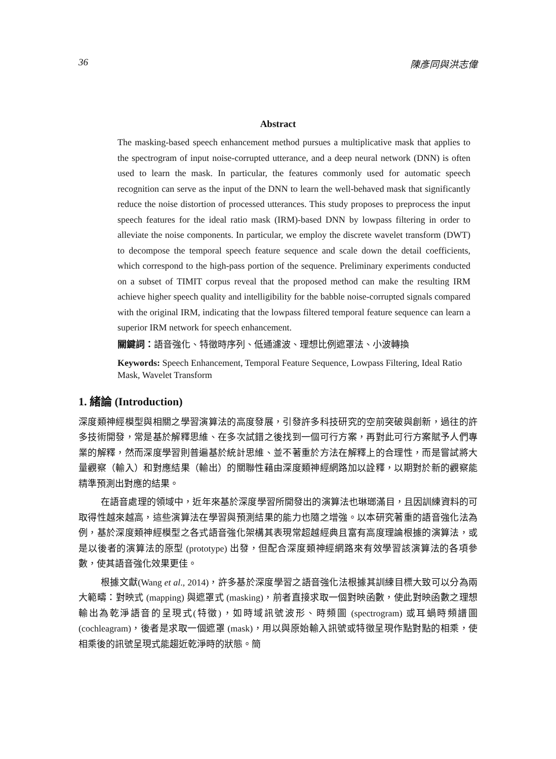36 陳彥同與洪志偉
Abstract
The masking-based speech enhancement method pursues a multiplicative mask that applies to the spectrogram of input noise-corrupted utterance, and a deep neural network (DNN) is often used to learn the mask. In particular, the features commonly used for automatic speech recognition can serve as the input of the DNN to learn the well-behaved mask that significantly reduce the noise distortion of processed utterances. This study proposes to preprocess the input speech features for the ideal ratio mask (IRM)-based DNN by lowpass filtering in order to alleviate the noise components. In particular, we employ the discrete wavelet transform (DWT) to decompose the temporal speech feature sequence and scale down the detail coefficients, which correspond to the high-pass portion of the sequence. Preliminary experiments conducted on a subset of TIMIT corpus reveal that the proposed method can make the resulting IRM achieve higher speech quality and intelligibility for the babble noise-corrupted signals compared with the original IRM, indicating that the lowpass filtered temporal feature sequence can learn a superior IRM network for speech enhancement.
關鍵詞：語音強化、特徵時序列、低通濾波、理想比例遮罩法、小波轉換
Keywords: Speech Enhancement, Temporal Feature Sequence, Lowpass Filtering, Ideal Ratio Mask, Wavelet Transform
1. 緒論 (Introduction)
深度類神經模型與相關之學習演算法的高度發展，引發許多科技研究的空前突破與創新，過往的許多技術開發，常是基於解釋思維、在多次試錯之後找到一個可行方案，再對此可行方案賦予人們專業的解釋，然而深度學習則普遍基於統計思維、並不著重於方法在解釋上的合理性，而是嘗試將大量觀察（輸入）和對應結果（輸出）的關聯性藉由深度類神經網路加以詮釋，以期對於新的觀察能精準預測出對應的結果。
在語音處理的領域中，近年來基於深度學習所開發出的演算法也琳瑯滿目，且因訓練資料的可取得性越來越高，這些演算法在學習與預測結果的能力也隨之增強。以本研究著重的語音強化法為例，基於深度類神經模型之各式語音強化架構其表現常超越經典且富有高度理論根據的演算法，或是以後者的演算法的原型 (prototype) 出發，但配合深度類神經網路來有效學習該演算法的各項參數，使其語音強化效果更佳。
根據文獻(Wang et al., 2014)，許多基於深度學習之語音強化法根據其訓練目標大致可以分為兩大範疇：對映式 (mapping) 與遮罩式 (masking)，前者直接求取一個對映函數，使此對映函數之理想輸出為乾淨語音的呈現式(特徵)，如時域訊號波形、時頻圖 (spectrogram) 或耳蝸時頻譜圖 (cochleagram)，後者是求取一個遮罩 (mask)，用以與原始輸入訊號或特徵呈現作點對點的相乘，使相乘後的訊號呈現式能趨近乾淨時的狀態。簡